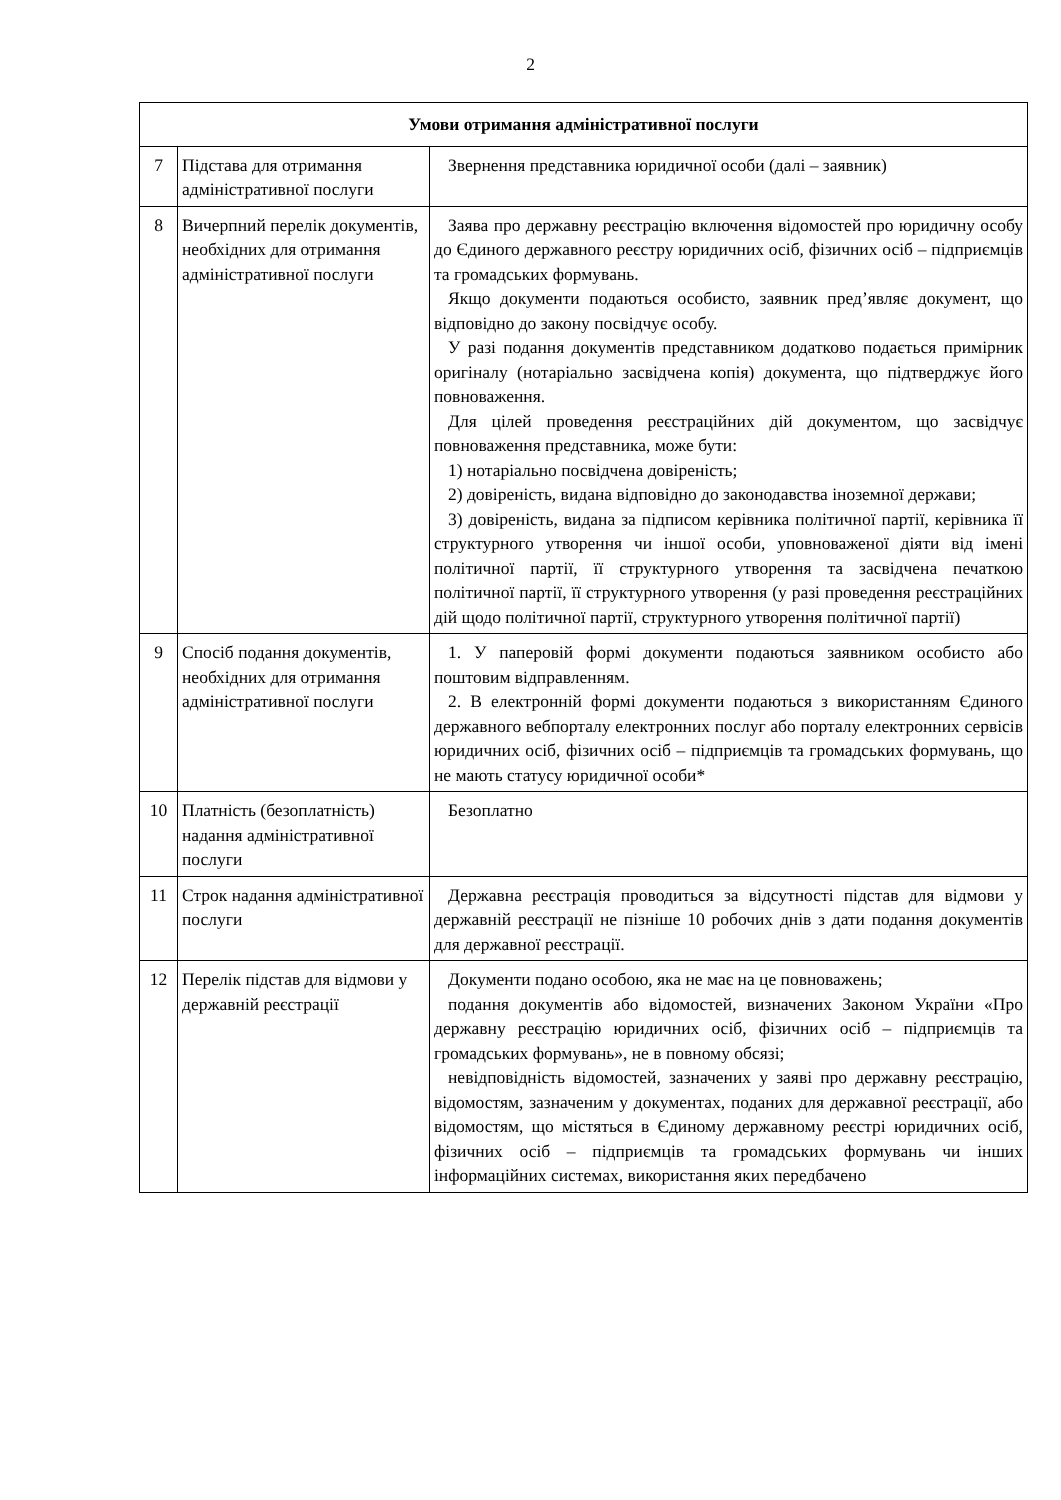2
| Умови отримання адміністративної послуги | | |
| --- | --- | --- |
| 7 | Підстава для отримання адміністративної послуги | Звернення представника юридичної особи (далі – заявник) |
| 8 | Вичерпний перелік документів, необхідних для отримання адміністративної послуги | Заява про державну реєстрацію включення відомостей про юридичну особу до Єдиного державного реєстру юридичних осіб, фізичних осіб – підприємців та громадських формувань. Якщо документи подаються особисто, заявник пред’являє документ, що відповідно до закону посвідчує особу. У разі подання документів представником додатково подається примірник оригіналу (нотаріально засвідчена копія) документа, що підтверджує його повноваження. Для цілей проведення реєстраційних дій документом, що засвідчує повноваження представника, може бути: 1) нотаріально посвідчена довіреність; 2) довіреність, видана відповідно до законодавства іноземної держави; 3) довіреність, видана за підписом керівника політичної партії, керівника її структурного утворення чи іншої особи, уповноваженої діяти від імені політичної партії, її структурного утворення та засвідчена печаткою політичної партії, її структурного утворення (у разі проведення реєстраційних дій щодо політичної партії, структурного утворення політичної партії) |
| 9 | Спосіб подання документів, необхідних для отримання адміністративної послуги | 1. У паперовій формі документи подаються заявником особисто або поштовим відправленням. 2. В електронній формі документи подаються з використанням Єдиного державного вебпорталу електронних послуг або порталу електронних сервісів юридичних осіб, фізичних осіб – підприємців та громадських формувань, що не мають статусу юридичної особи* |
| 10 | Платність (безоплатність) надання адміністративної послуги | Безоплатно |
| 11 | Строк надання адміністративної послуги | Державна реєстрація проводиться за відсутності підстав для відмови у державній реєстрації не пізніше 10 робочих днів з дати подання документів для державної реєстрації. |
| 12 | Перелік підстав для відмови у державній реєстрації | Документи подано особою, яка не має на це повноважень; подання документів або відомостей, визначених Законом України «Про державну реєстрацію юридичних осіб, фізичних осіб – підприємців та громадських формувань», не в повному обсязі; невідповідність відомостей, зазначених у заяві про державну реєстрацію, відомостям, зазначеним у документах, поданих для державної реєстрації, або відомостям, що містяться в Єдиному державному реєстрі юридичних осіб, фізичних осіб – підприємців та громадських формувань чи інших інформаційних системах, використання яких передбачено |